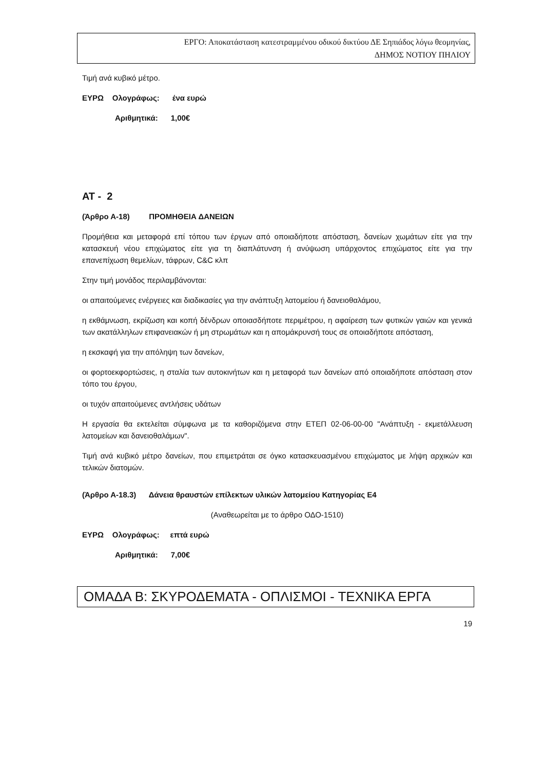ΕΡΓΟ: Αποκατάσταση κατεστραμμένου οδικού δικτύου ΔΕ Σηπιάδος λόγω θεομηνίας,
ΔΗΜΟΣ ΝΟΤΙΟΥ ΠΗΛΙΟΥ
Τιμή ανά κυβικό μέτρο.
ΕΥΡΩ Ολογράφως: ένα ευρώ
Αριθμητικά: 1,00€
ΑΤ - 2
(Άρθρο Α-18) ΠΡΟΜΗΘΕΙΑ ΔΑΝΕΙΩΝ
Προμήθεια και μεταφορά επί τόπου των έργων από οποιαδήποτε απόσταση, δανείων χωμάτων είτε για την κατασκευή νέου επιχώματος είτε για τη διαπλάτυνση ή ανύψωση υπάρχοντος επιχώματος είτε για την επανεπίχωση θεμελίων, τάφρων, C&C κλπ
Στην τιμή μονάδος περιλαμβάνονται:
οι απαιτούμενες ενέργειες και διαδικασίες για την ανάπτυξη λατομείου ή δανειοθαλάμου,
η εκθάμνωση, εκρίζωση και κοπή δένδρων οποιασδήποτε περιμέτρου, η αφαίρεση των φυτικών γαιών και γενικά των ακατάλληλων επιφανειακών ή μη στρωμάτων και η απομάκρυνσή τους σε οποιαδήποτε απόσταση,
η εκσκαφή για την απόληψη των δανείων,
οι φορτοεκφορτώσεις, η σταλία των αυτοκινήτων και η μεταφορά των δανείων από οποιαδήποτε απόσταση στον τόπο του έργου,
οι τυχόν απαιτούμενες αντλήσεις υδάτων
Η εργασία θα εκτελείται σύμφωνα με τα καθοριζόμενα στην ΕΤΕΠ 02-06-00-00 "Ανάπτυξη - εκμετάλλευση λατομείων και δανειοθαλάμων".
Τιμή ανά κυβικό μέτρο δανείων, που επιμετράται σε όγκο κατασκευασμένου επιχώματος με λήψη αρχικών και τελικών διατομών.
(Άρθρο Α-18.3) Δάνεια θραυστών επίλεκτων υλικών λατομείου Κατηγορίας Ε4
(Αναθεωρείται με το άρθρο ΟΔΟ-1510)
ΕΥΡΩ Ολογράφως: επτά ευρώ
Αριθμητικά: 7,00€
ΟΜΑΔΑ Β: ΣΚΥΡΟΔΕΜΑΤΑ - ΟΠΛΙΣΜΟΙ - ΤΕΧΝΙΚΑ ΕΡΓΑ
19